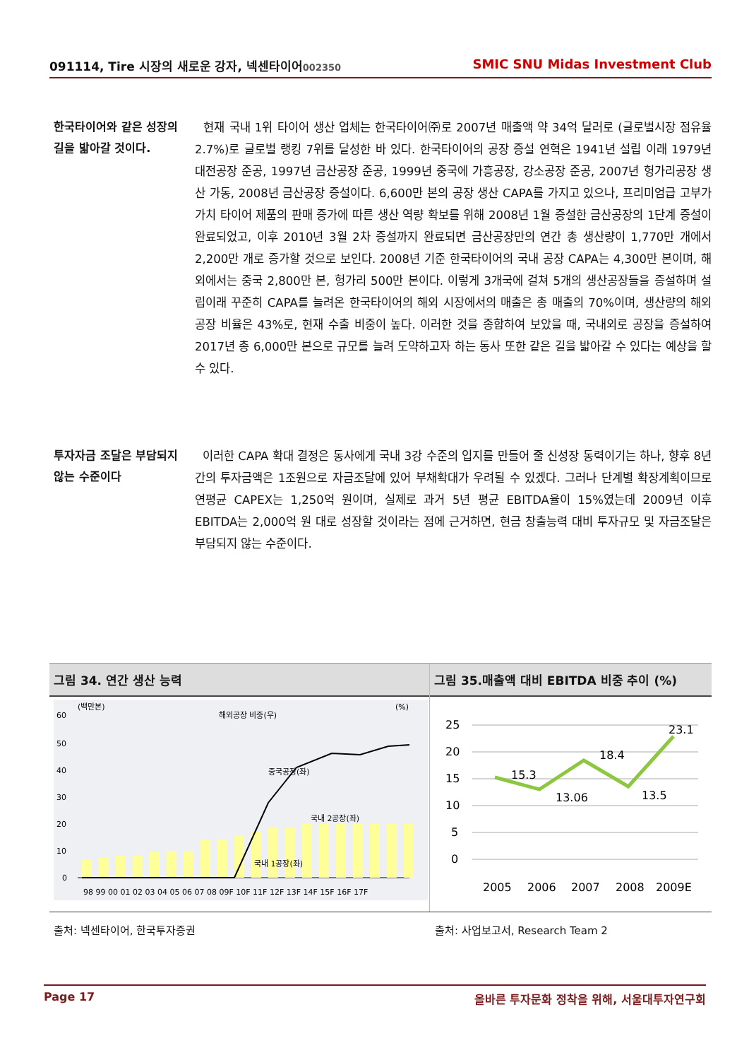091114, Tire 시장의 새로운 강자, 넥센타이어002350 SMIC SNU Midas Investment Club
한국타이어와 같은 성장의 길을 밟아갈 것이다.
현재 국내 1위 타이어 생산 업체는 한국타이어㈜로 2007년 매출액 약 34억 달러로 (글로벌시장 점유율 2.7%)로 글로벌 랭킹 7위를 달성한 바 있다. 한국타이어의 공장 증설 연혁은 1941년 설립 이래 1979년 대전공장 준공, 1997년 금산공장 준공, 1999년 중국에 가흥공장, 강소공장 준공, 2007년 헝가리공장 생산 가동, 2008년 금산공장 증설이다. 6,600만 본의 공장 생산 CAPA를 가지고 있으나, 프리미엄급 고부가 가치 타이어 제품의 판매 증가에 따른 생산 역량 확보를 위해 2008년 1월 증설한 금산공장의 1단계 증설이 완료되었고, 이후 2010년 3월 2차 증설까지 완료되면 금산공장만의 연간 총 생산량이 1,770만 개에서 2,200만 개로 증가할 것으로 보인다. 2008년 기준 한국타이어의 국내 공장 CAPA는 4,300만 본이며, 해외에서는 중국 2,800만 본, 헝가리 500만 본이다. 이렇게 3개국에 걸쳐 5개의 생산공장들을 증설하며 설립이래 꾸준히 CAPA를 늘려온 한국타이어의 해외 시장에서의 매출은 총 매출의 70%이며, 생산량의 해외공장 비율은 43%로, 현재 수출 비중이 높다. 이러한 것을 종합하여 보았을 때, 국내외로 공장을 증설하여 2017년 총 6,000만 본으로 규모를 늘려 도약하고자 하는 동사 또한 같은 길을 밟아갈 수 있다는 예상을 할 수 있다.
투자자금 조달은 부담되지 않는 수준이다
이러한 CAPA 확대 결정은 동사에게 국내 3강 수준의 입지를 만들어 줄 신성장 동력이기는 하나, 향후 8년간의 투자금액은 1조원으로 자금조달에 있어 부채확대가 우려될 수 있겠다. 그러나 단계별 확장계획이므로 연평균 CAPEX는 1,250억 원이며, 실제로 과거 5년 평균 EBITDA율이 15%였는데 2009년 이후 EBITDA는 2,000억 원 대로 성장할 것이라는 점에 근거하면, 현금 창출능력 대비 투자규모 및 자금조달은 부담되지 않는 수준이다.
그림 34. 연간 생산 능력
(백만본)
(%)
60
50
40
30
20
10
0
국내 1공장(좌)
국내 2공장(좌)
중국공장(좌)
해외공장 비중(우)
98 99 00 01 02 03 04 05 06 07 08 09F 10F 11F 12F 13F 14F 15F 16F 17F
그림 35.매출액 대비 EBITDA 비중 추이 (%)
25
20
15
10
5
0
15.3
13.06
18.4
13.5
23.1
2005
2006
2007
2008
2009E
출처: 넥센타이어, 한국투자증권
출처: 사업보고서, Research Team 2
Page 17 올바른 투자문화 정착을 위해, 서울대투자연구회